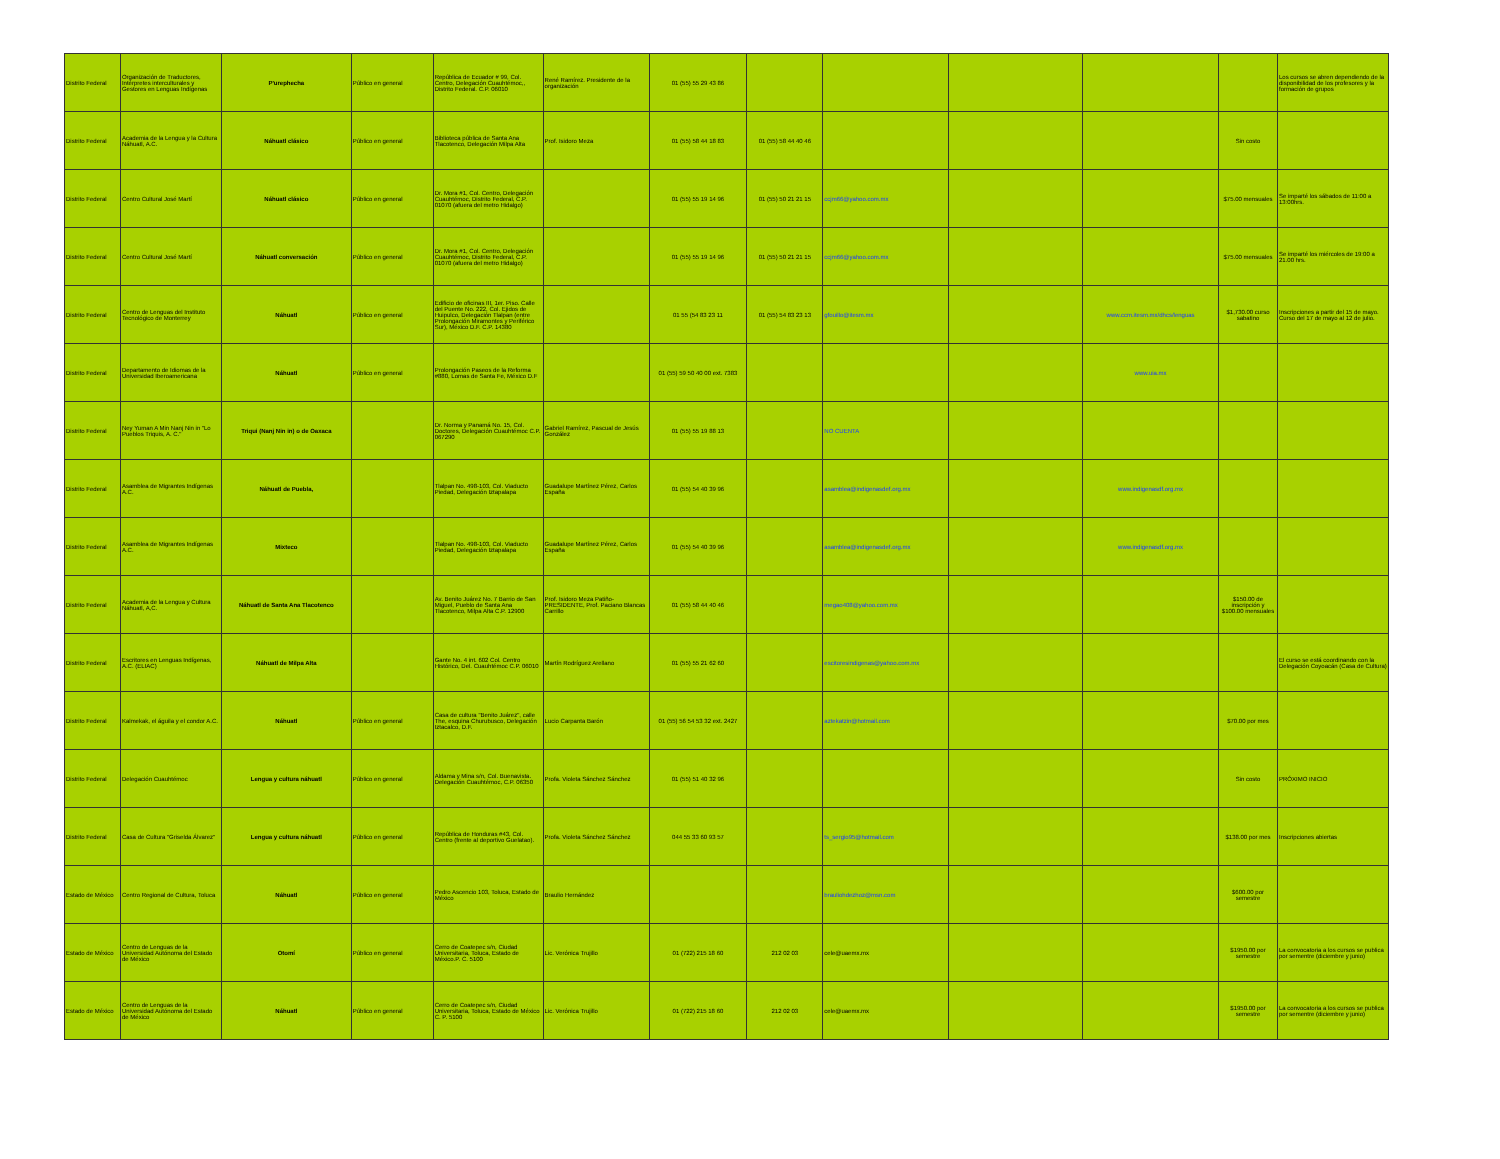| Distrito Federal | Organización de Traductores, Intérpretes interculturales y Gestores en Lenguas Indígenas | P'urephecha | Público en general | República de Ecuador # 99, Col. Centro, Delegación Cuauhtémoc,, Distrito Federal. C.P. 06010 | René Ramírez. Presidente de la organización | 01 (55) 55 29 43 86 | | | | | | Los cursos se abren dependiendo de la disponibilidad de los profesores y la formación de grupos |
| Distrito Federal | Academia de la Lengua y la Cultura Náhuatl, A.C. | Náhuatl clásico | Público en general | Biblioteca pública de Santa Ana Tlacotenco, Delegación Milpa Alta | Prof. Isidoro Meza | 01 (55) 58 44 18 83 | 01 (55) 58 44 40 46 | | | | Sin costo | |
| Distrito Federal | Centro Cultural José Martí | Náhuatl clásico | Público en general | Dr. Mora #1, Col. Centro, Delegación Cuauhtémoc, Distrito Federal, C.P. 01070 (afuera del metro Hidalgo) | | 01 (55) 55 19 14 96 | 01 (55) 50 21 21 15 | ccjm66@yahoo.com.mx | | | $75.00 mensuales | Se imparté los sábados de 11:00 a 13:00hrs. |
| Distrito Federal | Centro Cultural José Martí | Náhuatl conversación | Público en general | Dr. Mora #1, Col. Centro, Delegación Cuauhtémoc, Distrito Federal, C.P. 01070 (afuera del metro Hidalgo) | | 01 (55) 55 19 14 96 | 01 (55) 50 21 21 15 | ccjm66@yahoo.com.mx | | | $75.00 mensuales | Se imparté los miércoles de 19:00 a 21.00 hrs. |
| Distrito Federal | Centro de Lenguas del Instituto Tecnológico de Monterrey | Náhuatl | Público en general | Edificio de oficinas III, 1er. Piso. Calle del Puente No. 222, Col. Ejidos de Huipulco, Delegación Tlalpan (entre Prolongación Miramontes y Periférico Sur), México D.F. C.P. 14380 | | 01 55 (54 83 23 11 | 01 (55) 54 83 23 13 | gfouillo@itesm.mx | | www.ccm.itesm.mx/dhcs/lenguas | $1,730.00 curso sabatino | Inscripciones a partir del 15 de mayo. Curso del 17 de mayo al 12 de julio. |
| Distrito Federal | Departamento de Idiomas de la Universidad Iberoamericana | Náhuatl | Público en general | Prolongación Paseos de la Reforma #880, Lomas de Santa Fe, México D.F | | 01 (55) 59 50 40 00 ext. 7383 | | | | www.uia.mx | | |
| Distrito Federal | Ney Yuman A Min Nanj Nin in "Lo Pueblos Triquis, A. C." | Triqui (Nanj Nin in) o de Oaxaca | | Dr. Norma y Panamá No. 15, Col. Doctores, Delegación Cuauhtémoc C.P. 067290 | Gabriel Ramírez, Pascual de Jesús González | 01 (55) 55 19 88 13 | | NO CUENTA | | | | |
| Distrito Federal | Asamblea de Migrantes Indígenas A.C. | Náhuatl de Puebla, | | Tlalpan No. 498-103, Col. Viaducto Piedad, Delegación Iztapalapa | Guadalupe Martínez Pérez, Carlos España | 01 (55) 54 40 39 96 | | asamblea@indigenasdef.org.mx | | www.indigenasdf.org.mx | | |
| Distrito Federal | Asamblea de Migrantes Indígenas A.C. | Mixteco | | Tlalpan No. 498-103, Col. Viaducto Piedad, Delegación Iztapalapa | Guadalupe Martínez Pérez, Carlos España | 01 (55) 54 40 39 96 | | asamblea@indigenasdef.org.mx | | www.indigenasdf.org.mx | | |
| Distrito Federal | Academia de la Lengua y Cultura Náhuatl, A,C. | Náhuatl de Santa Ana Tlacotenco | | Av. Benito Juárez No. 7 Barrio de San Miguel, Pueblo de Santa Ana Tlacotenco, Milpa Alta C.P. 12900 | Prof. Isidoro Meza Patiño-PRESIDENTE, Prof. Paciano Blancas Carrillo | 01 (55) 58 44 40 46 | | megao408@yahoo.com.mx | | | $150.00 de inscripción y $100.00 mensuales | |
| Distrito Federal | Escritores en Lenguas Indígenas, A.C. (ELIAC) | Náhuatl de Milpa Alta | | Gante No. 4 int. 602 Col. Centro Histórico, Del. Cuauhtémoc C.P. 06010 | Martín Rodríguez Arellano | 01 (55) 55 21 62 60 | | escitoresindigenas@yahoo.com.mx | | | | El curso se está coordinando con la Delegación Coyoacán (Casa de Cultura) |
| Distrito Federal | Kalmekak, el águila y el condor A.C. | Náhuatl | Público en general | Casa de cultura "Benito Juárez", calle The, esquina Churubusco, Delegación Iztacalco, D.F. | Lucio Carpanta Barón | 01 (55) 56 54 53 32 ext. 2427 | | aztekatzin@hotmail.com | | | $70.00 por mes | |
| Distrito Federal | Delegación Cuauhtémoc | Lengua y cultura náhuatl | Público en general | Aldama y Mina s/n, Col. Buenavista. Delegación Cuauhtémoc, C.P. 06350 | Profa. Violeta Sánchez Sánchez | 01 (55) 51 40 32 96 | | | | | Sin costo | PRÓXIMO INICIO |
| Distrito Federal | Casa de Cultura "Griselda Álvarez" | Lengua y cultura náhuatl | Público en general | República de Honduras #43, Col. Centro (frente al deportivo Guelatao). | Profa. Violeta Sánchez Sánchez | 044 55 33 60 93 57 | | ts_sergio95@hotmail.com | | | $138.00 por mes | Inscripciones abiertas |
| Estado de México | Centro Regional de Cultura, Toluca | Náhuatl | Público en general | Pedro Ascencio 103, Toluca, Estado de México | Braulio Hernández | | | brauliohdezhoz@msn.com | | | $600.00 por semestre | |
| Estado de México | Centro de Lenguas de la Universidad Autónoma del Estado de México | Otomí | Público en general | Cerro de Coatepec s/n, Ciudad Universitaria, Toluca, Estado de México.P. C. 5100 | Lic. Verónica Trujillo | 01 (722) 215 18 60 | 212 02 03 | cele@uaemx.mx | | | $1950.00 por semestre | La convocatoria a los cursos se publica por sementre (diciembre y junio) |
| Estado de México | Centro de Lenguas de la Universidad Autónoma del Estado de México | Náhuatl | Público en general | Cerro de Coatepec s/n, Ciudad Universitaria, Toluca, Estado de México C. P. 5100 | Lic. Verónica Trujillo | 01 (722) 215 18 60 | 212 02 03 | cele@uaemx.mx | | | $1950.00 por semestre | La convocatoria a los cursos se publica por sementre (diciembre y junio) |